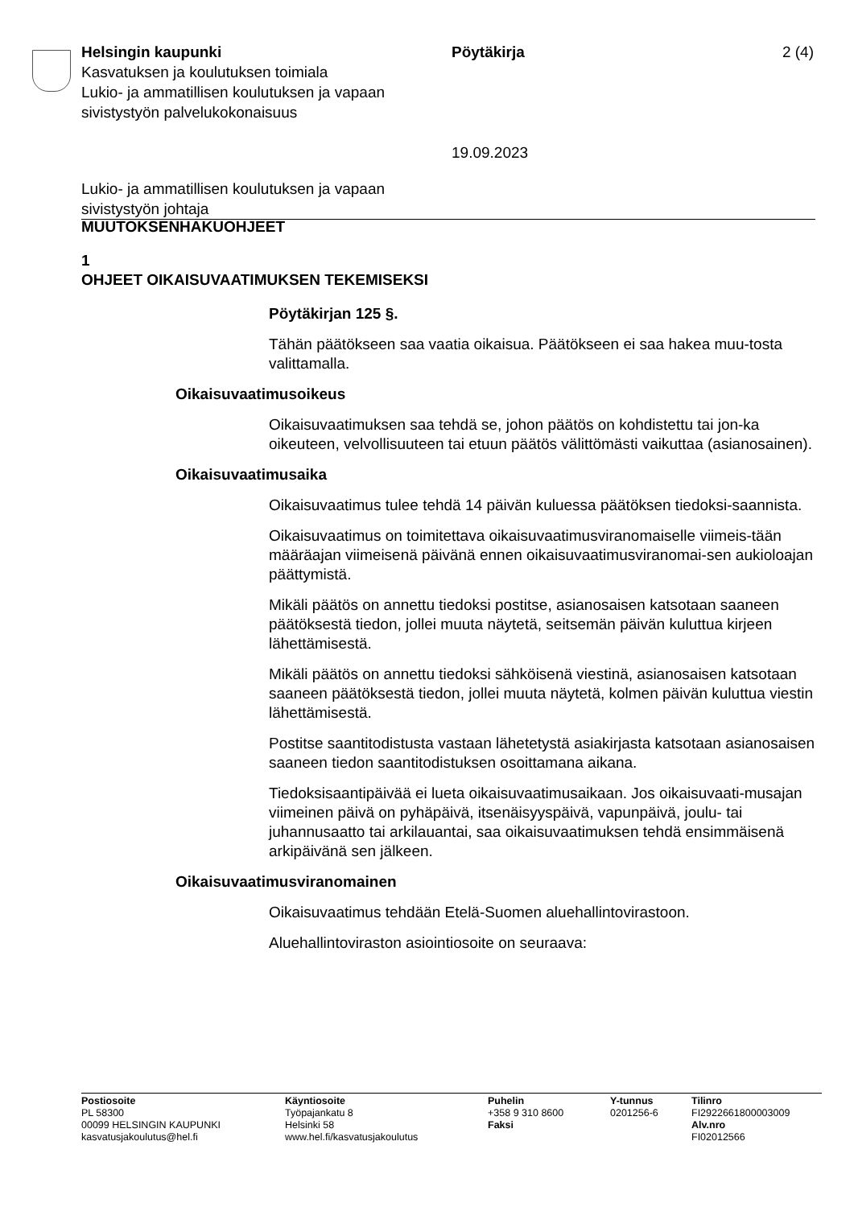Helsingin kaupunki
Kasvatuksen ja koulutuksen toimiala
Lukio- ja ammatillisen koulutuksen ja vapaan sivistystyön palvelukokonaisuus
Pöytäkirja
19.09.2023
2 (4)
Lukio- ja ammatillisen koulutuksen ja vapaan
sivistystyön johtaja
MUUTOKSENHAKUOHJEET
1
OHJEET OIKAISUVAATIMUKSEN TEKEMISEKSI
Pöytäkirjan 125 §.
Tähän päätökseen saa vaatia oikaisua. Päätökseen ei saa hakea muu-tosta valittamalla.
Oikaisuvaatimusoikeus
Oikaisuvaatimuksen saa tehdä se, johon päätös on kohdistettu tai jon-ka oikeuteen, velvollisuuteen tai etuun päätös välittömästi vaikuttaa (asianosainen).
Oikaisuvaatimusaika
Oikaisuvaatimus tulee tehdä 14 päivän kuluessa päätöksen tiedoksi-saannista.
Oikaisuvaatimus on toimitettava oikaisuvaatimusviranomaiselle viimeis-tään määräajan viimeisenä päivänä ennen oikaisuvaatimusviranomai-sen aukioloajan päättymistä.
Mikäli päätös on annettu tiedoksi postitse, asianosaisen katsotaan saaneen päätöksestä tiedon, jollei muuta näytetä, seitsemän päivän kuluttua kirjeen lähettämisestä.
Mikäli päätös on annettu tiedoksi sähköisenä viestinä, asianosaisen katsotaan saaneen päätöksestä tiedon, jollei muuta näytetä, kolmen päivän kuluttua viestin lähettämisestä.
Postitse saantitodistusta vastaan lähetetystä asiakirjasta katsotaan asianosaisen saaneen tiedon saantitodistuksen osoittamana aikana.
Tiedoksisaantipäivää ei lueta oikaisuvaatimusaikaan. Jos oikaisuvaati-musajan viimeinen päivä on pyhäpäivä, itsenäisyyspäivä, vapunpäivä, joulu- tai juhannusaatto tai arkilauantai, saa oikaisuvaatimuksen tehdä ensimmäisenä arkipäivänä sen jälkeen.
Oikaisuvaatimusviranomainen
Oikaisuvaatimus tehdään Etelä-Suomen aluehallintovirastoon.
Aluehallintoviraston asiointiosoite on seuraava:
Postiosoite
PL 58300
00099 HELSINGIN KAUPUNKI
kasvatusjakoulutus@hel.fi
Käyntiosoite
Työpajankatu 8
Helsinki 58
www.hel.fi/kasvatusjakoulutus
Puhelin
+358 9 310 8600
Faksi
Y-tunnus
0201256-6
Tilinro
FI2922661800003009
Alv.nro
FI02012566